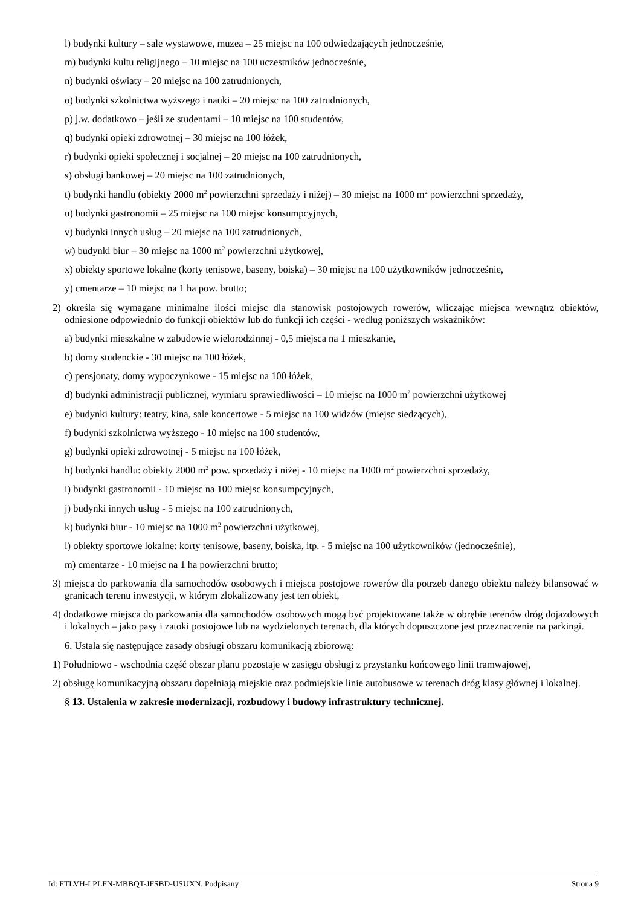l) budynki kultury – sale wystawowe, muzea – 25 miejsc na 100 odwiedzających jednocześnie,
m) budynki kultu religijnego – 10 miejsc na 100 uczestników jednocześnie,
n) budynki oświaty – 20 miejsc na 100 zatrudnionych,
o) budynki szkolnictwa wyższego i nauki – 20 miejsc na 100 zatrudnionych,
p) j.w. dodatkowo – jeśli ze studentami – 10 miejsc na 100 studentów,
q) budynki opieki zdrowotnej – 30 miejsc na 100 łóżek,
r) budynki opieki społecznej i socjalnej – 20 miejsc na 100 zatrudnionych,
s) obsługi bankowej – 20 miejsc na 100 zatrudnionych,
t) budynki handlu (obiekty 2000 m<sup>2</sup> powierzchni sprzedaży i niżej) – 30 miejsc na 1000 m<sup>2</sup> powierzchni sprzedaży,
u) budynki gastronomii – 25 miejsc na 100 miejsc konsumpcyjnych,
v) budynki innych usług – 20 miejsc na 100 zatrudnionych,
w) budynki biur – 30 miejsc na 1000 m<sup>2</sup> powierzchni użytkowej,
x) obiekty sportowe lokalne (korty tenisowe, baseny, boiska) – 30 miejsc na 100 użytkowników jednocześnie,
y) cmentarze – 10 miejsc na 1 ha pow. brutto;
2) określa się wymagane minimalne ilości miejsc dla stanowisk postojowych rowerów, wliczając miejsca wewnątrz obiektów, odniesione odpowiednio do funkcji obiektów lub do funkcji ich części - według poniższych wskaźników:
a) budynki mieszkalne w zabudowie wielorodzinnej - 0,5 miejsca na 1 mieszkanie,
b) domy studenckie - 30 miejsc na 100 łóżek,
c) pensjonaty, domy wypoczynkowe - 15 miejsc na 100 łóżek,
d) budynki administracji publicznej, wymiaru sprawiedliwości – 10 miejsc na 1000 m<sup>2</sup> powierzchni użytkowej
e) budynki kultury: teatry, kina, sale koncertowe - 5 miejsc na 100 widzów (miejsc siedzących),
f) budynki szkolnictwa wyższego - 10 miejsc na 100 studentów,
g) budynki opieki zdrowotnej - 5 miejsc na 100 łóżek,
h) budynki handlu: obiekty 2000 m<sup>2</sup> pow. sprzedaży i niżej - 10 miejsc na 1000 m<sup>2</sup> powierzchni sprzedaży,
i) budynki gastronomii - 10 miejsc na 100 miejsc konsumpcyjnych,
j) budynki innych usług - 5 miejsc na 100 zatrudnionych,
k) budynki biur - 10 miejsc na 1000 m<sup>2</sup> powierzchni użytkowej,
l) obiekty sportowe lokalne: korty tenisowe, baseny, boiska, itp. - 5 miejsc na 100 użytkowników (jednocześnie),
m) cmentarze - 10 miejsc na 1 ha powierzchni brutto;
3) miejsca do parkowania dla samochodów osobowych i miejsca postojowe rowerów dla potrzeb danego obiektu należy bilansować w granicach terenu inwestycji, w którym zlokalizowany jest ten obiekt,
4) dodatkowe miejsca do parkowania dla samochodów osobowych mogą być projektowane także w obrębie terenów dróg dojazdowych i lokalnych – jako pasy i zatoki postojowe lub na wydzielonych terenach, dla których dopuszczone jest przeznaczenie na parkingi.
6. Ustala się następujące zasady obsługi obszaru komunikacją zbiorową:
1) Południowo - wschodnia część obszar planu pozostaje w zasięgu obsługi z przystanku końcowego linii tramwajowej,
2) obsługę komunikacyjną obszaru dopełniają miejskie oraz podmiejskie linie autobusowe w terenach dróg klasy głównej i lokalnej.
§ 13. Ustalenia w zakresie modernizacji, rozbudowy i budowy infrastruktury technicznej.
Id: FTLVH-LPLFN-MBBQT-JFSBD-USUXN. Podpisany Strona 9